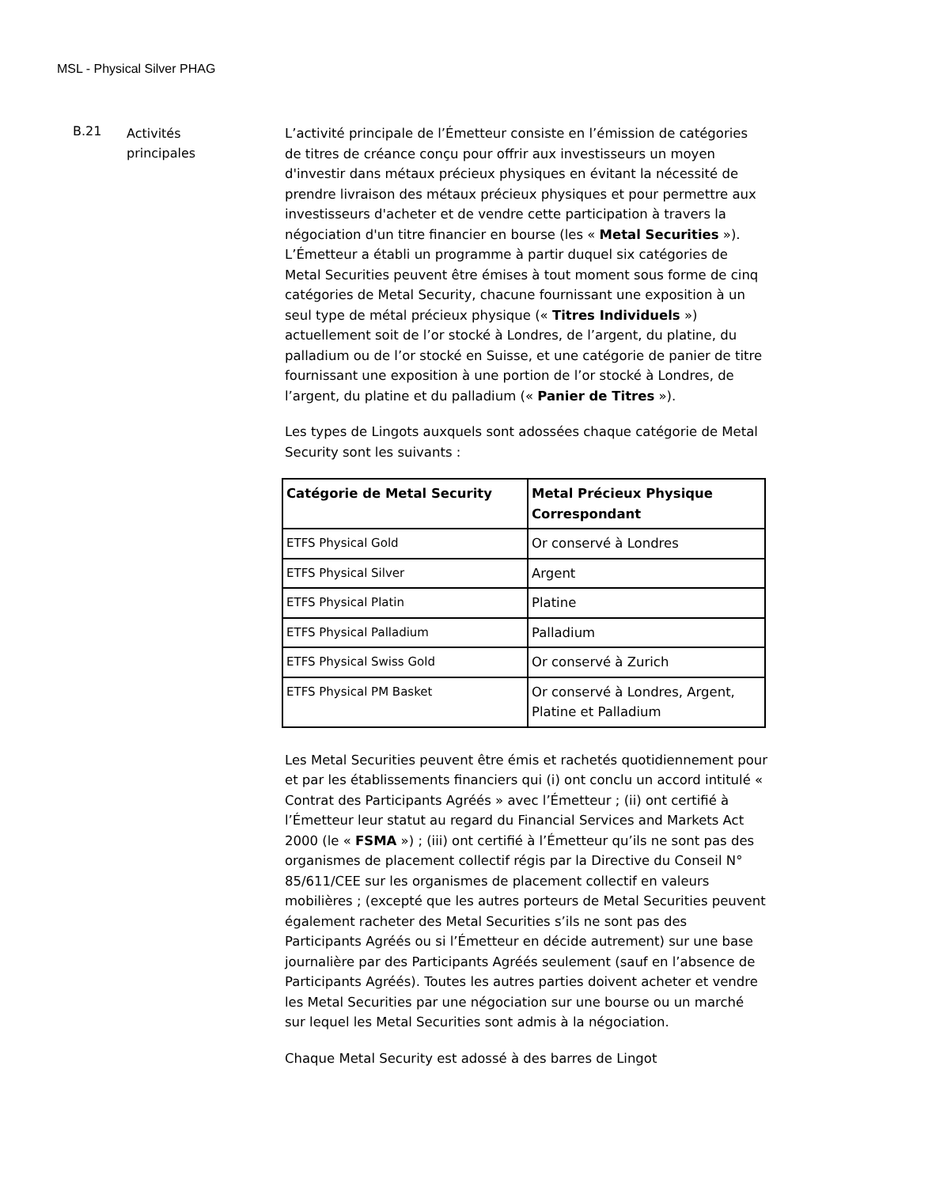MSL - Physical Silver PHAG
B.21
Activités
principales
L’activité principale de l’Émetteur consiste en l’émission de catégories de titres de créance conçu pour offrir aux investisseurs un moyen d'investir dans métaux précieux physiques en évitant la nécessité de prendre livraison des métaux précieux physiques et pour permettre aux investisseurs d'acheter et de vendre cette participation à travers la négociation d'un titre financier en bourse (les « Metal Securities »). L’Émetteur a établi un programme à partir duquel six catégories de Metal Securities peuvent être émises à tout moment sous forme de cinq catégories de Metal Security, chacune fournissant une exposition à un seul type de métal précieux physique (« Titres Individuels ») actuellement soit de l’or stocké à Londres, de l’argent, du platine, du palladium ou de l’or stocké en Suisse, et une catégorie de panier de titre fournissant une exposition à une portion de l’or stocké à Londres, de l’argent, du platine et du palladium (« Panier de Titres »).
Les types de Lingots auxquels sont adossées chaque catégorie de Metal Security sont les suivants :
| Catégorie de Metal Security | Metal Précieux Physique Correspondant |
| --- | --- |
| ETFS Physical Gold | Or conservé à Londres |
| ETFS Physical Silver | Argent |
| ETFS Physical Platin | Platine |
| ETFS Physical Palladium | Palladium |
| ETFS Physical Swiss Gold | Or conservé à Zurich |
| ETFS Physical PM Basket | Or conservé à Londres, Argent, Platine et Palladium |
Les Metal Securities peuvent être émis et rachetés quotidiennement pour et par les établissements financiers qui (i) ont conclu un accord intitulé « Contrat des Participants Agréés » avec l’Émetteur ; (ii) ont certifié à l’Émetteur leur statut au regard du Financial Services and Markets Act 2000 (le « FSMA ») ; (iii) ont certifié à l’Émetteur qu’ils ne sont pas des organismes de placement collectif régis par la Directive du Conseil N° 85/611/CEE sur les organismes de placement collectif en valeurs mobilières ; (excepté que les autres porteurs de Metal Securities peuvent également racheter des Metal Securities s’ils ne sont pas des Participants Agréés ou si l’Émetteur en décide autrement) sur une base journalière par des Participants Agréés seulement (sauf en l’absence de Participants Agréés). Toutes les autres parties doivent acheter et vendre les Metal Securities par une négociation sur une bourse ou un marché sur lequel les Metal Securities sont admis à la négociation.
Chaque Metal Security est adossé à des barres de Lingot